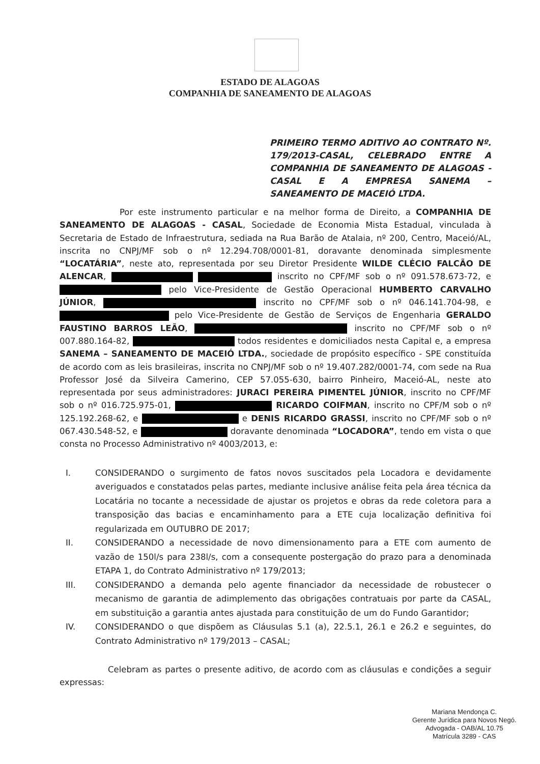ESTADO DE ALAGOAS
COMPANHIA DE SANEAMENTO DE ALAGOAS
PRIMEIRO TERMO ADITIVO AO CONTRATO Nº. 179/2013-CASAL, CELEBRADO ENTRE A COMPANHIA DE SANEAMENTO DE ALAGOAS - CASAL E A EMPRESA SANEMA – SANEAMENTO DE MACEIÓ LTDA.
Por este instrumento particular e na melhor forma de Direito, a COMPANHIA DE SANEAMENTO DE ALAGOAS - CASAL, Sociedade de Economia Mista Estadual, vinculada à Secretaria de Estado de Infraestrutura, sediada na Rua Barão de Atalaia, nº 200, Centro, Maceió/AL, inscrita no CNPJ/MF sob o nº 12.294.708/0001-81, doravante denominada simplesmente “LOCATÁRIA”, neste ato, representada por seu Diretor Presidente WILDE CLÉCIO FALCÃO DE ALENCAR, inscrito no CPF/MF sob o nº 091.578.673-72, e pelo Vice-Presidente de Gestão Operacional HUMBERTO CARVALHO JÚNIOR, inscrito no CPF/MF sob o nº 046.141.704-98, e pelo Vice-Presidente de Gestão de Serviços de Engenharia GERALDO FAUSTINO BARROS LEÃO, inscrito no CPF/MF sob o nº 007.880.164-82, todos residentes e domiciliados nesta Capital e, a empresa SANEMA – SANEAMENTO DE MACEIÓ LTDA., sociedade de propósito específico - SPE constituída de acordo com as leis brasileiras, inscrita no CNPJ/MF sob o nº 19.407.282/0001-74, com sede na Rua Professor José da Silveira Camerino, CEP 57.055-630, bairro Pinheiro, Maceió-AL, neste ato representada por seus administradores: JURACI PEREIRA PIMENTEL JÚNIOR, inscrito no CPF/MF sob o nº 016.725.975-01, RICARDO COIFMAN, inscrito no CPF/M sob o nº 125.192.268-62, e e DENIS RICARDO GRASSI, inscrito no CPF/MF sob o nº 067.430.548-52, e doravante denominada “LOCADORA”, tendo em vista o que consta no Processo Administrativo nº 4003/2013, e:
I. CONSIDERANDO o surgimento de fatos novos suscitados pela Locadora e devidamente averiguados e constatados pelas partes, mediante inclusive análise feita pela área técnica da Locatária no tocante a necessidade de ajustar os projetos e obras da rede coletora para a transposição das bacias e encaminhamento para a ETE cuja localização definitiva foi regularizada em OUTUBRO DE 2017;
II. CONSIDERANDO a necessidade de novo dimensionamento para a ETE com aumento de vazão de 150l/s para 238l/s, com a consequente postergação do prazo para a denominada ETAPA 1, do Contrato Administrativo nº 179/2013;
III. CONSIDERANDO a demanda pelo agente financiador da necessidade de robustecer o mecanismo de garantia de adimplemento das obrigações contratuais por parte da CASAL, em substituição a garantia antes ajustada para constituição de um do Fundo Garantidor;
IV. CONSIDERANDO o que dispõem as Cláusulas 5.1 (a), 22.5.1, 26.1 e 26.2 e seguintes, do Contrato Administrativo nº 179/2013 – CASAL;
Celebram as partes o presente aditivo, de acordo com as cláusulas e condições a seguir expressas:
Mariana Mendonça C.
Gerente Jurídica para Novos Negó.
Advogada - OAB/AL 10.75
Matrícula 3289 - CAS